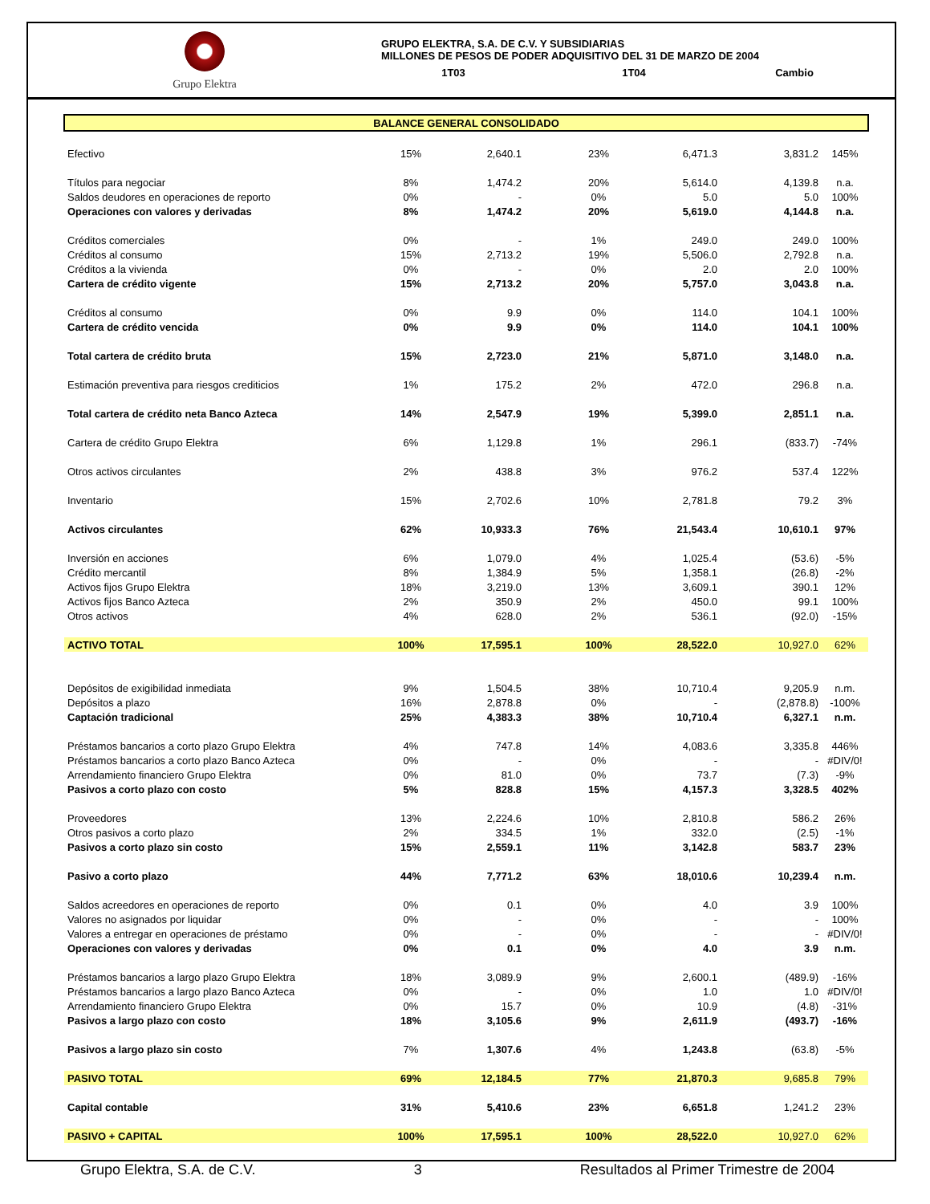Grupo Elektra
GRUPO ELEKTRA, S.A. DE C.V. Y SUBSIDIARIAS
MILLONES DE PESOS DE PODER ADQUISITIVO DEL 31 DE MARZO DE 2004
1T03 1T04 Cambio
| BALANCE GENERAL CONSOLIDADO | | | | | | | | |
| Efectivo | 15% | 2,640.1 | | 23% | 6,471.3 | | 3,831.2 | 145% |
| Títulos para negociar | 8% | 1,474.2 | | 20% | 5,614.0 | | 4,139.8 | n.a. |
| Saldos deudores en operaciones de reporto | 0% | - | | 0% | 5.0 | | 5.0 | 100% |
| Operaciones con valores y derivadas | 8% | 1,474.2 | | 20% | 5,619.0 | | 4,144.8 | n.a. |
| Créditos comerciales | 0% | - | | 1% | 249.0 | | 249.0 | 100% |
| Créditos al consumo | 15% | 2,713.2 | | 19% | 5,506.0 | | 2,792.8 | n.a. |
| Créditos a la vivienda | 0% | - | | 0% | 2.0 | | 2.0 | 100% |
| Cartera de crédito vigente | 15% | 2,713.2 | | 20% | 5,757.0 | | 3,043.8 | n.a. |
| Créditos al consumo | 0% | 9.9 | | 0% | 114.0 | | 104.1 | 100% |
| Cartera de crédito vencida | 0% | 9.9 | | 0% | 114.0 | | 104.1 | 100% |
| Total cartera de crédito bruta | 15% | 2,723.0 | | 21% | 5,871.0 | | 3,148.0 | n.a. |
| Estimación preventiva para riesgos crediticios | 1% | 175.2 | | 2% | 472.0 | | 296.8 | n.a. |
| Total cartera de crédito neta Banco Azteca | 14% | 2,547.9 | | 19% | 5,399.0 | | 2,851.1 | n.a. |
| Cartera de crédito Grupo Elektra | 6% | 1,129.8 | | 1% | 296.1 | | (833.7) | -74% |
| Otros activos circulantes | 2% | 438.8 | | 3% | 976.2 | | 537.4 | 122% |
| Inventario | 15% | 2,702.6 | | 10% | 2,781.8 | | 79.2 | 3% |
| Activos circulantes | 62% | 10,933.3 | | 76% | 21,543.4 | | 10,610.1 | 97% |
| Inversión en acciones | 6% | 1,079.0 | | 4% | 1,025.4 | | (53.6) | -5% |
| Crédito mercantil | 8% | 1,384.9 | | 5% | 1,358.1 | | (26.8) | -2% |
| Activos fijos Grupo Elektra | 18% | 3,219.0 | | 13% | 3,609.1 | | 390.1 | 12% |
| Activos fijos Banco Azteca | 2% | 350.9 | | 2% | 450.0 | | 99.1 | 100% |
| Otros activos | 4% | 628.0 | | 2% | 536.1 | | (92.0) | -15% |
| ACTIVO TOTAL | 100% | 17,595.1 | | 100% | 28,522.0 | | 10,927.0 | 62% |
| Depósitos de exigibilidad inmediata | 9% | 1,504.5 | | 38% | 10,710.4 | | 9,205.9 | n.m. |
| Depósitos a plazo | 16% | 2,878.8 | | 0% | - | | (2,878.8) | -100% |
| Captación tradicional | 25% | 4,383.3 | | 38% | 10,710.4 | | 6,327.1 | n.m. |
| Préstamos bancarios a corto plazo Grupo Elektra | 4% | 747.8 | | 14% | 4,083.6 | | 3,335.8 | 446% |
| Préstamos bancarios a corto plazo Banco Azteca | 0% | - | | 0% | - | | - | #DIV/0! |
| Arrendamiento financiero Grupo Elektra | 0% | 81.0 | | 0% | 73.7 | | (7.3) | -9% |
| Pasivos a corto plazo con costo | 5% | 828.8 | | 15% | 4,157.3 | | 3,328.5 | 402% |
| Proveedores | 13% | 2,224.6 | | 10% | 2,810.8 | | 586.2 | 26% |
| Otros pasivos a corto plazo | 2% | 334.5 | | 1% | 332.0 | | (2.5) | -1% |
| Pasivos a corto plazo sin costo | 15% | 2,559.1 | | 11% | 3,142.8 | | 583.7 | 23% |
| Pasivo a corto plazo | 44% | 7,771.2 | | 63% | 18,010.6 | | 10,239.4 | n.m. |
| Saldos acreedores en operaciones de reporto | 0% | 0.1 | | 0% | 4.0 | | 3.9 | 100% |
| Valores no asignados por liquidar | 0% | - | | 0% | - | | - | 100% |
| Valores a entregar en operaciones de préstamo | 0% | - | | 0% | - | | - | #DIV/0! |
| Operaciones con valores y derivadas | 0% | 0.1 | | 0% | 4.0 | | 3.9 | n.m. |
| Préstamos bancarios a largo plazo Grupo Elektra | 18% | 3,089.9 | | 9% | 2,600.1 | | (489.9) | -16% |
| Préstamos bancarios a largo plazo Banco Azteca | 0% | - | | 0% | 1.0 | | 1.0 | #DIV/0! |
| Arrendamiento financiero Grupo Elektra | 0% | 15.7 | | 0% | 10.9 | | (4.8) | -31% |
| Pasivos a largo plazo con costo | 18% | 3,105.6 | | 9% | 2,611.9 | | (493.7) | -16% |
| Pasivos a largo plazo sin costo | 7% | 1,307.6 | | 4% | 1,243.8 | | (63.8) | -5% |
| PASIVO TOTAL | 69% | 12,184.5 | | 77% | 21,870.3 | | 9,685.8 | 79% |
| Capital contable | 31% | 5,410.6 | | 23% | 6,651.8 | | 1,241.2 | 23% |
| PASIVO + CAPITAL | 100% | 17,595.1 | | 100% | 28,522.0 | | 10,927.0 | 62% |
Grupo Elektra, S.A. de C.V. 3 Resultados al Primer Trimestre de 2004